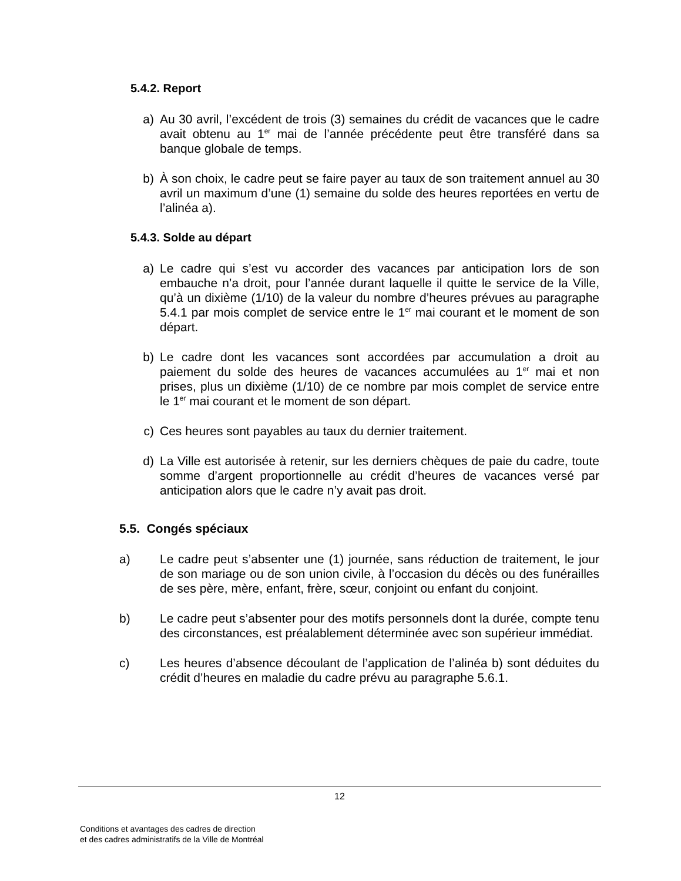5.4.2. Report
a) Au 30 avril, l’excédent de trois (3) semaines du crédit de vacances que le cadre avait obtenu au 1<sup>er</sup> mai de l’année précédente peut être transféré dans sa banque globale de temps.
b) À son choix, le cadre peut se faire payer au taux de son traitement annuel au 30 avril un maximum d’une (1) semaine du solde des heures reportées en vertu de l’alinéa a).
5.4.3. Solde au départ
a) Le cadre qui s’est vu accorder des vacances par anticipation lors de son embauche n’a droit, pour l’année durant laquelle il quitte le service de la Ville, qu’à un dixième (1/10) de la valeur du nombre d’heures prévues au paragraphe 5.4.1 par mois complet de service entre le 1<sup>er</sup> mai courant et le moment de son départ.
b) Le cadre dont les vacances sont accordées par accumulation a droit au paiement du solde des heures de vacances accumulées au 1<sup>er</sup> mai et non prises, plus un dixième (1/10) de ce nombre par mois complet de service entre le 1<sup>er</sup> mai courant et le moment de son départ.
c) Ces heures sont payables au taux du dernier traitement.
d) La Ville est autorisée à retenir, sur les derniers chèques de paie du cadre, toute somme d’argent proportionnelle au crédit d’heures de vacances versé par anticipation alors que le cadre n’y avait pas droit.
5.5. Congés spéciaux
a) Le cadre peut s’absenter une (1) journée, sans réduction de traitement, le jour de son mariage ou de son union civile, à l’occasion du décès ou des funérailles de ses père, mère, enfant, frère, sœur, conjoint ou enfant du conjoint.
b) Le cadre peut s’absenter pour des motifs personnels dont la durée, compte tenu des circonstances, est préalablement déterminée avec son supérieur immédiat.
c) Les heures d’absence découlant de l’application de l’alinéa b) sont déduites du crédit d’heures en maladie du cadre prévu au paragraphe 5.6.1.
12
Conditions et avantages des cadres de direction
et des cadres administratifs de la Ville de Montréal